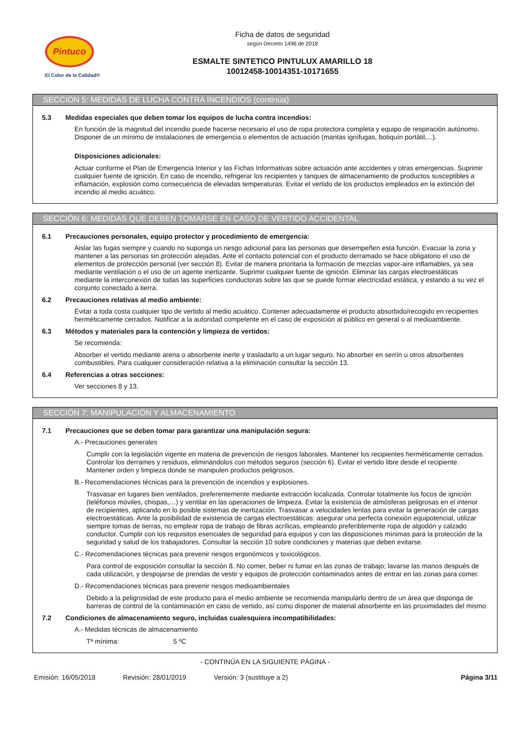Pintuco
El Color de la Calidad®
Ficha de datos de seguridad
según Decreto 1496 de 2018
ESMALTE SINTETICO PINTULUX AMARILLO 18
10012458-10014351-10171655
SECCIÓN 5: MEDIDAS DE LUCHA CONTRA INCENDIOS (continúa)
5.3 Medidas especiales que deben tomar los equipos de lucha contra incendios:
En función de la magnitud del incendio puede hacerse necesario el uso de ropa protectora completa y equipo de respiración autónomo. Disponer de un mínimo de instalaciones de emergencia o elementos de actuación (mantas ignífugas, botiquín portátil,...).
Disposiciones adicionales:
Actuar conforme el Plan de Emergencia Interior y las Fichas Informativas sobre actuación ante accidentes y otras emergencias. Suprimir cualquier fuente de ignición. En caso de incendio, refrigerar los recipientes y tanques de almacenamiento de productos susceptibles a inflamación, explosión como consecuencia de elevadas temperaturas. Evitar el vertido de los productos empleados en la extinción del incendio al medio acuático.
SECCIÓN 6: MEDIDAS QUE DEBEN TOMARSE EN CASO DE VERTIDO ACCIDENTAL
6.1 Precauciones personales, equipo protector y procedimiento de emergencia:
Aislar las fugas siempre y cuando no suponga un riesgo adicional para las personas que desempeñen esta función. Evacuar la zona y mantener a las personas sin protección alejadas. Ante el contacto potencial con el producto derramado se hace obligatorio el uso de elementos de protección personal (ver sección 8). Evitar de manera prioritaria la formación de mezclas vapor-aire inflamables, ya sea mediante ventilación o el uso de un agente inertizante. Suprimir cualquier fuente de ignición. Eliminar las cargas electroestáticas mediante la interconexión de todas las superficies conductoras sobre las que se puede formar electricidad estática, y estando a su vez el conjunto conectado a tierra.
6.2 Precauciones relativas al medio ambiente:
Evitar a toda costa cualquier tipo de vertido al medio acuático. Contener adecuadamente el producto absorbido/recogido en recipientes herméticamente cerrados. Notificar a la autoridad competente en el caso de exposición al público en general o al medioambiente.
6.3 Métodos y materiales para la contención y limpieza de vertidos:
Se recomienda:
Absorber el vertido mediante arena o absorbente inerte y trasladarlo a un lugar seguro. No absorber en serrín u otros absorbentes combustibles. Para cualquier consideración relativa a la eliminación consultar la sección 13.
6.4 Referencias a otras secciones:
Ver secciones 8 y 13.
SECCIÓN 7: MANIPULACIÓN Y ALMACENAMIENTO
7.1 Precauciones que se deben tomar para garantizar una manipulación segura:
A.- Precauciones generales
Cumplir con la legislación vigente en materia de prevención de riesgos laborales. Mantener los recipientes herméticamente cerrados. Controlar los derrames y residuos, eliminándolos con métodos seguros (sección 6). Evitar el vertido libre desde el recipiente. Mantener orden y limpieza donde se manipulen productos peligrosos.
B.- Recomendaciones técnicas para la prevención de incendios y explosiones.
Trasvasar en lugares bien ventilados, preferentemente mediante extracción localizada. Controlar totalmente los focos de ignición (teléfonos móviles, chispas,…) y ventilar en las operaciones de limpieza. Evitar la existencia de atmósferas peligrosas en el interior de recipientes, aplicando en lo posible sistemas de inertización. Trasvasar a velocidades lentas para evitar la generación de cargas electroestáticas. Ante la posibilidad de existencia de cargas electroestáticas: asegurar una perfecta conexión equipotencial, utilizar siempre tomas de tierras, no emplear ropa de trabajo de fibras acrílicas, empleando preferiblemente ropa de algodón y calzado conductor. Cumplir con los requisitos esenciales de seguridad para equipos y con las disposiciones mínimas para la protección de la seguridad y salud de los trabajadores. Consultar la sección 10 sobre condiciones y materias que deben evitarse.
C.- Recomendaciones técnicas para prevenir riesgos ergonómicos y toxicológicos.
Para control de exposición consultar la sección 8. No comer, beber ni fumar en las zonas de trabajo; lavarse las manos después de cada utilización, y despojarse de prendas de vestir y equipos de protección contaminados antes de entrar en las zonas para comer.
D.- Recomendaciones técnicas para prevenir riesgos medioambientales
Debido a la peligrosidad de este producto para el medio ambiente se recomienda manipularlo dentro de un área que disponga de barreras de control de la contaminación en caso de vertido, así como disponer de material absorbente en las proximidades del mismo
7.2 Condiciones de almacenamiento seguro, incluidas cualesquiera incompatibilidades:
A.- Medidas técnicas de almacenamiento
Tª mínima: 5 ºC
- CONTINÚA EN LA SIGUIENTE PÁGINA -
Emisión: 16/05/2018 Revisión: 28/01/2019 Versión: 3 (sustituye a 2) Página 3/11